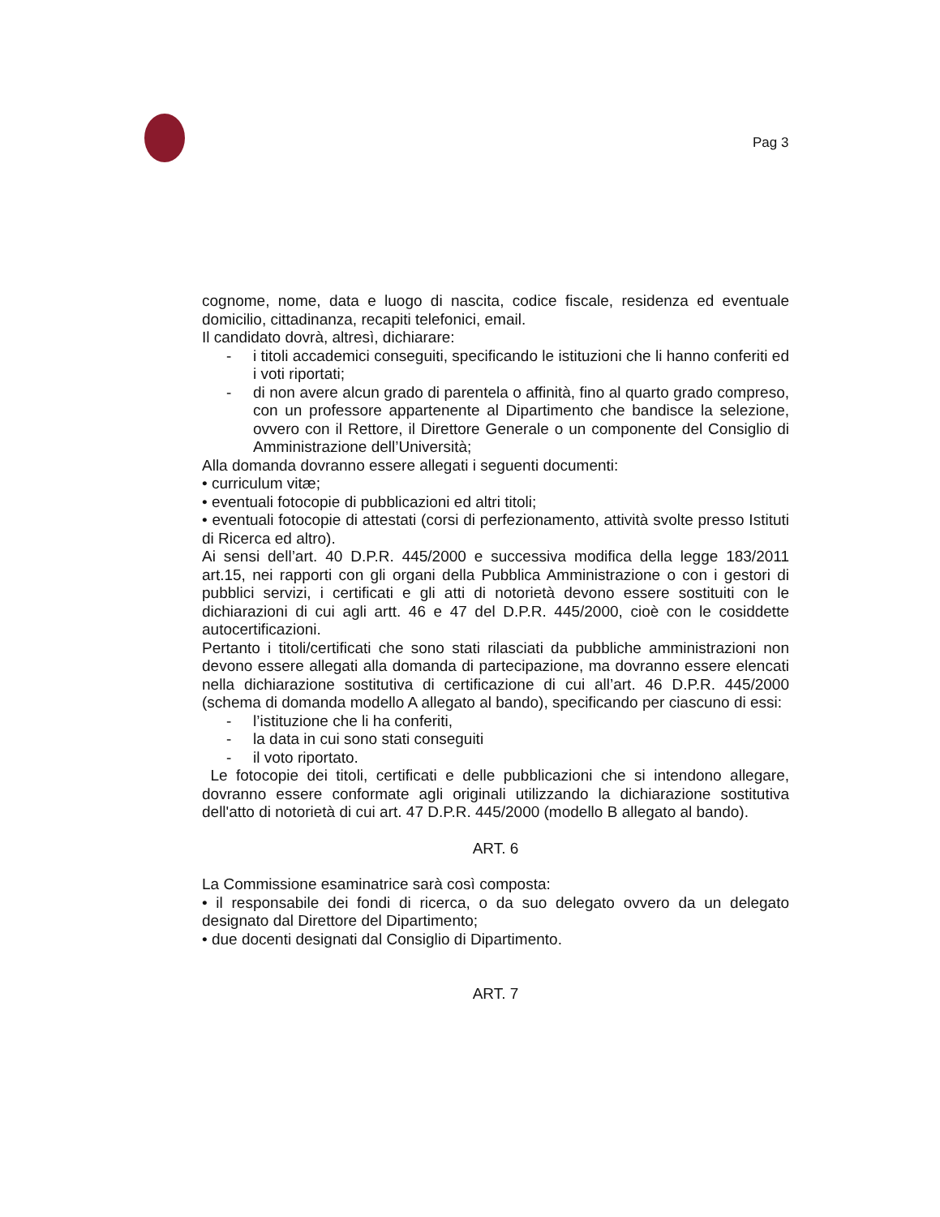Pag 3
cognome, nome, data e luogo di nascita, codice fiscale, residenza ed eventuale domicilio, cittadinanza, recapiti telefonici, email.
Il candidato dovrà, altresì, dichiarare:
- i titoli accademici conseguiti, specificando le istituzioni che li hanno conferiti ed i voti riportati;
- di non avere alcun grado di parentela o affinità, fino al quarto grado compreso, con un professore appartenente al Dipartimento che bandisce la selezione, ovvero con il Rettore, il Direttore Generale o un componente del Consiglio di Amministrazione dell’Università;
Alla domanda dovranno essere allegati i seguenti documenti:
• curriculum vitæ;
• eventuali fotocopie di pubblicazioni ed altri titoli;
• eventuali fotocopie di attestati (corsi di perfezionamento, attività svolte presso Istituti di Ricerca ed altro).
Ai sensi dell’art. 40 D.P.R. 445/2000 e successiva modifica della legge 183/2011 art.15, nei rapporti con gli organi della Pubblica Amministrazione o con i gestori di pubblici servizi, i certificati e gli atti di notorietà devono essere sostituiti con le dichiarazioni di cui agli artt. 46 e 47 del D.P.R. 445/2000, cioè con le cosiddette autocertificazioni.
Pertanto i titoli/certificati che sono stati rilasciati da pubbliche amministrazioni non devono essere allegati alla domanda di partecipazione, ma dovranno essere elencati nella dichiarazione sostitutiva di certificazione di cui all’art. 46 D.P.R. 445/2000 (schema di domanda modello A allegato al bando), specificando per ciascuno di essi:
- l’istituzione che li ha conferiti,
- la data in cui sono stati conseguiti
- il voto riportato.
Le fotocopie dei titoli, certificati e delle pubblicazioni che si intendono allegare, dovranno essere conformate agli originali utilizzando la dichiarazione sostitutiva dell'atto di notorietà di cui art. 47 D.P.R. 445/2000 (modello B allegato al bando).
ART. 6
La Commissione esaminatrice sarà così composta:
• il responsabile dei fondi di ricerca, o da suo delegato ovvero da un delegato designato dal Direttore del Dipartimento;
• due docenti designati dal Consiglio di Dipartimento.
ART. 7